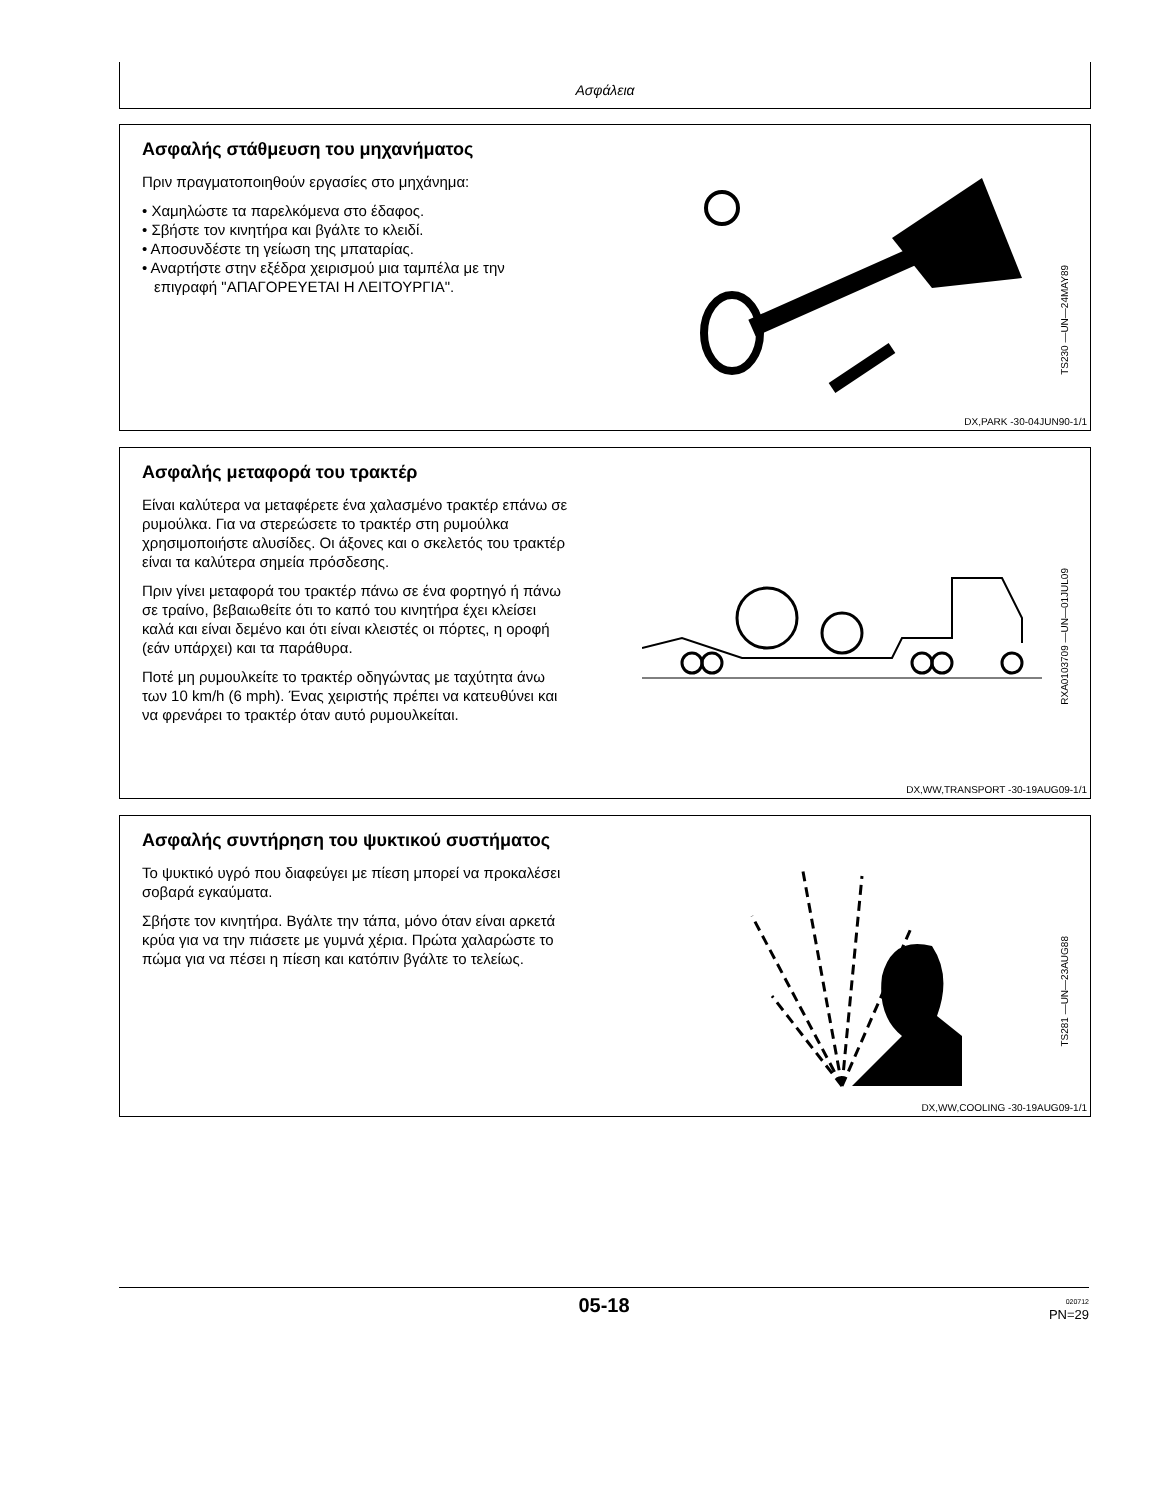Ασφάλεια
Ασφαλής στάθμευση του μηχανήματος
Πριν πραγματοποιηθούν εργασίες στο μηχάνημα:
• Χαμηλώστε τα παρελκόμενα στο έδαφος.
• Σβήστε τον κινητήρα και βγάλτε το κλειδί.
• Αποσυνδέστε τη γείωση της μπαταρίας.
• Αναρτήστε στην εξέδρα χειρισμού μια ταμπέλα με την επιγραφή "ΑΠΑΓΟΡΕΥΕΤΑΙ Η ΛΕΙΤΟΥΡΓΙΑ".
TS230 —UN—24MAY89
DX,PARK -30-04JUN90-1/1
Ασφαλής μεταφορά του τρακτέρ
Είναι καλύτερα να μεταφέρετε ένα χαλασμένο τρακτέρ επάνω σε ρυμούλκα. Για να στερεώσετε το τρακτέρ στη ρυμούλκα χρησιμοποιήστε αλυσίδες. Οι άξονες και ο σκελετός του τρακτέρ είναι τα καλύτερα σημεία πρόσδεσης.
Πριν γίνει μεταφορά του τρακτέρ πάνω σε ένα φορτηγό ή πάνω σε τραίνο, βεβαιωθείτε ότι το καπό του κινητήρα έχει κλείσει καλά και είναι δεμένο και ότι είναι κλειστές οι πόρτες, η οροφή (εάν υπάρχει) και τα παράθυρα.
Ποτέ μη ρυμουλκείτε το τρακτέρ οδηγώντας με ταχύτητα άνω των 10 km/h (6 mph). Ένας χειριστής πρέπει να κατευθύνει και να φρενάρει το τρακτέρ όταν αυτό ρυμουλκείται.
RXA0103709 —UN—01JUL09
DX,WW,TRANSPORT -30-19AUG09-1/1
Ασφαλής συντήρηση του ψυκτικού συστήματος
Το ψυκτικό υγρό που διαφεύγει με πίεση μπορεί να προκαλέσει σοβαρά εγκαύματα.
Σβήστε τον κινητήρα. Βγάλτε την τάπα, μόνο όταν είναι αρκετά κρύα για να την πιάσετε με γυμνά χέρια. Πρώτα χαλαρώστε το πώμα για να πέσει η πίεση και κατόπιν βγάλτε το τελείως.
TS281 —UN—23AUG88
DX,WW,COOLING -30-19AUG09-1/1
05-18
020712
PN=29